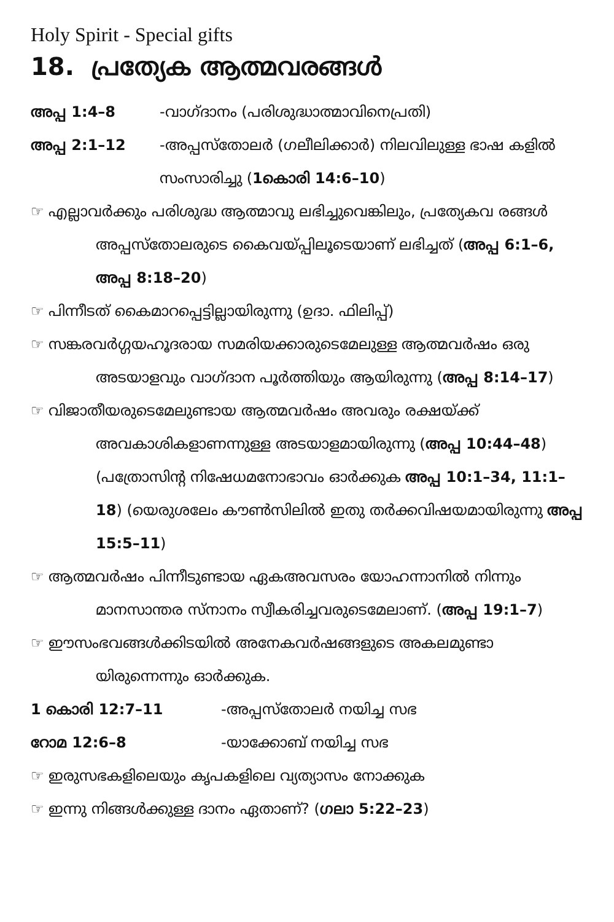Holy Spirit - Special gifts
18. പ്രത്യേക ആത്മവരങ്ങൾ
അപ്പ 1:4–8 -വാഗ്ദാനം (പരിശുദ്ധാത്മാവിനെപ്രതി)
അപ്പ 2:1–12 -അപ്പസ്തോലർ (ഗലീലിക്കാർ) നിലവിലുള്ള ഭാഷ കളിൽ സംസാരിച്ചു (1കൊരി 14:6–10)
☞ എല്ലാവർക്കും പരിശുദ്ധ ആത്മാവു ലഭിച്ചുവെങ്കിലും, പ്രത്യേകവ രങ്ങൾ അപ്പസ്തോലരുടെ കൈവയ്പ്പിലൂടെയാണ് ലഭിച്ചത് (അപ്പ 6:1–6, അപ്പ 8:18–20)
☞ പിന്നീടത് കൈമാറപ്പെട്ടില്ലായിരുന്നു (ഉദാ. ഫിലിപ്പ്)
☞ സങ്കരവർഗ്ഗയഹൂദരായ സമരിയക്കാരുടെമേലുള്ള ആത്മവർഷം ഒരു അടയാളവും വാഗ്ദാന പൂർത്തിയും ആയിരുന്നു (അപ്പ 8:14–17)
☞ വിജാതീയരുടെമേലുണ്ടായ ആത്മവർഷം അവരും രക്ഷയ്ക്ക് അവകാശികളാണന്നുള്ള അടയാളമായിരുന്നു (അപ്പ 10:44–48) (പത്രോസിന്റ നിഷേധമനോഭാവം ഓർക്കുക അപ്പ 10:1–34, 11:1–18) (യെരുശലേം കൗൺസിലിൽ ഇതു തർക്കവിഷയമായിരുന്നു അപ്പ 15:5–11)
☞ ആത്മവർഷം പിന്നീടുണ്ടായ ഏകഅവസരം യോഹന്നാനിൽ നിന്നും മാനസാന്തര സ്നാനം സ്വീകരിച്ചവരുടെമേലാണ്. (അപ്പ 19:1–7)
☞ ഈസംഭവങ്ങൾക്കിടയിൽ അനേകവർഷങ്ങളുടെ അകലമുണ്ടാ യിരുന്നെന്നും ഓർക്കുക.
1 കൊരി 12:7–11 -അപ്പസ്തോലർ നയിച്ച സഭ
റോമ 12:6–8 -യാക്കോബ് നയിച്ച സഭ
☞ ഇരുസഭകളിലെയും കൃപകളിലെ വ്യത്യാസം നോക്കുക
☞ ഇന്നു നിങ്ങൾക്കുള്ള ദാനം ഏതാണ്? (ഗലാ 5:22–23)